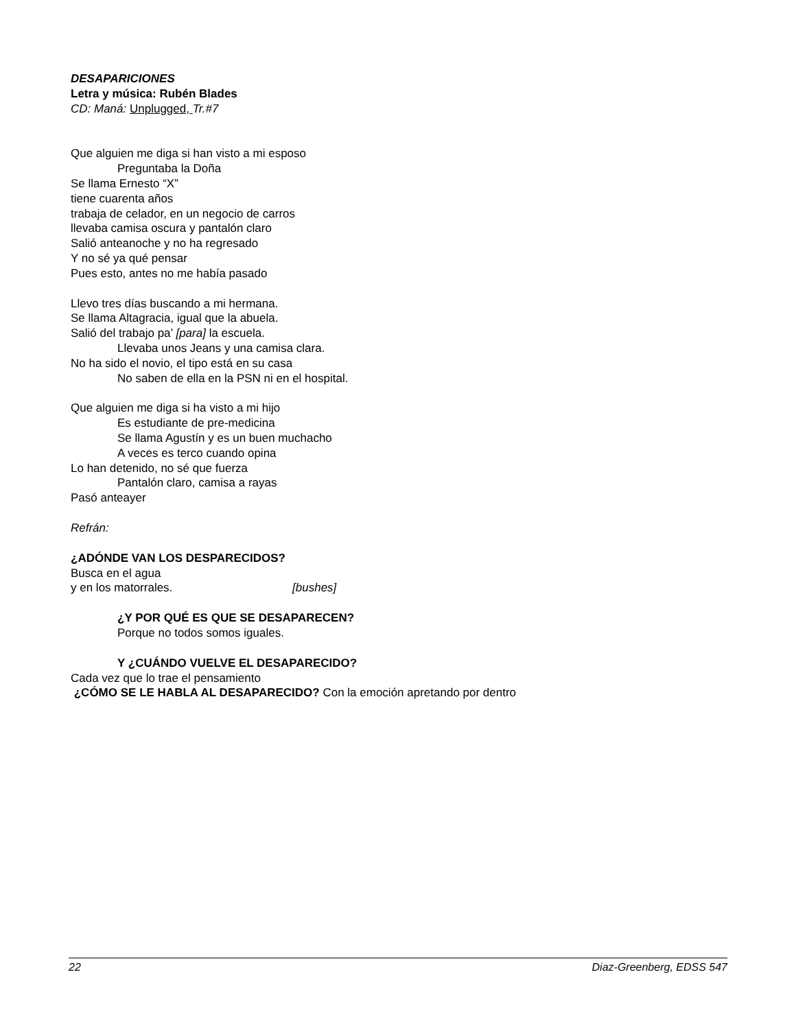DESAPARICIONES
Letra y música: Rubén Blades
CD: Maná: Unplugged, Tr.#7
Que alguien me diga si han visto a mi esposo
Preguntaba la Doña
Se llama Ernesto “X”
tiene cuarenta años
trabaja de celador, en un negocio de carros
llevaba camisa oscura y pantalón claro
Salió anteanoche y no ha regresado
Y no sé ya qué pensar
Pues esto, antes no me había pasado
Llevo tres días buscando a mi hermana.
Se llama Altagracia, igual que la abuela.
Salió del trabajo pa’ [para] la escuela.
Llevaba unos Jeans y una camisa clara.
No ha sido el novio, el tipo está en su casa
No saben de ella en la PSN ni en el hospital.
Que alguien me diga si ha visto a mi hijo
Es estudiante de pre-medicina
Se llama Agustín y es un buen muchacho
A veces es terco cuando opina
Lo han detenido, no sé que fuerza
Pantalón claro, camisa a rayas
Pasó anteayer
Refrán:
¿ADÓNDE VAN LOS DESPARECIDOS?
Busca en el agua
y en los matorrales. [bushes]
¿Y POR QUÉ ES QUE SE DESAPARECEN?
Porque no todos somos iguales.
Y ¿CUÁNDO VUELVE EL DESAPARECIDO?
Cada vez que lo trae el pensamiento
¿CÓMO SE LE HABLA AL DESAPARECIDO? Con la emoción apretando por dentro
22 Diaz-Greenberg, EDSS 547